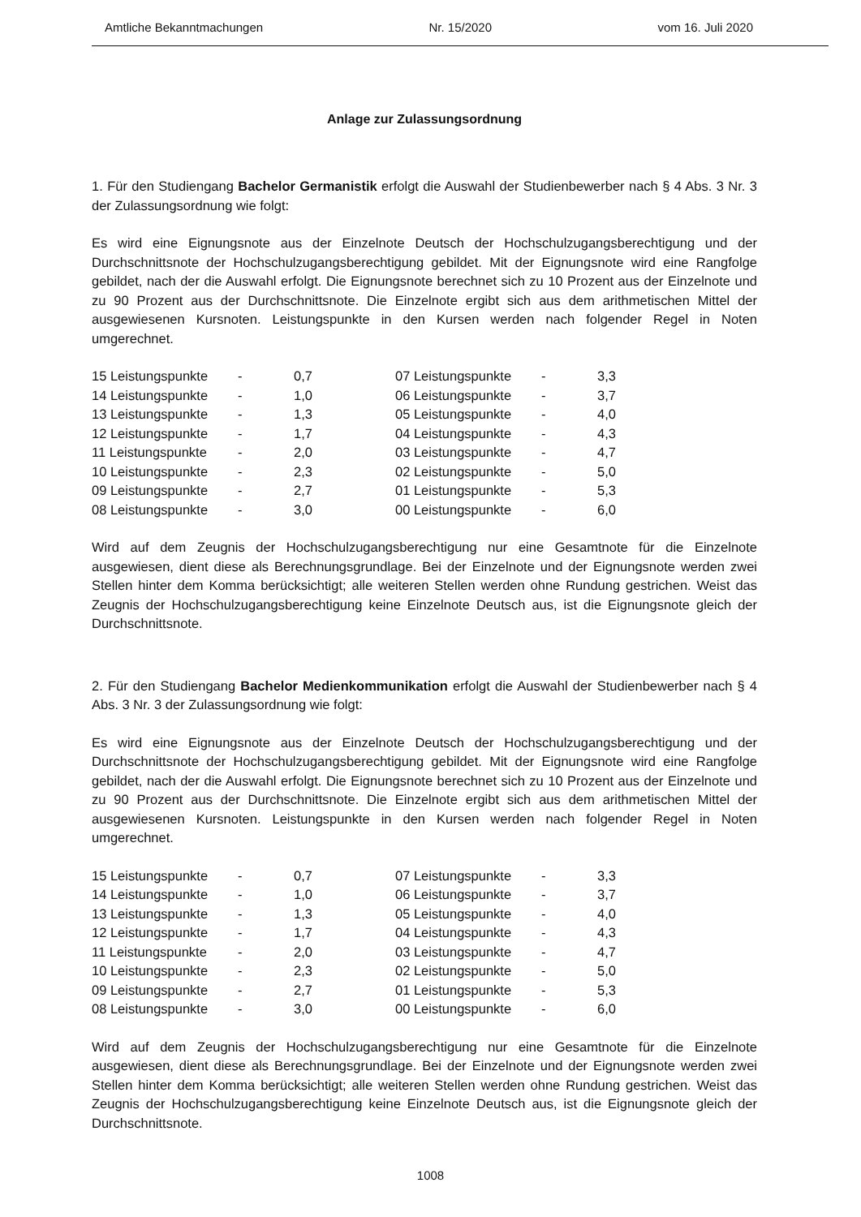Amtliche Bekanntmachungen Nr. 15/2020 vom 16. Juli 2020
Anlage zur Zulassungsordnung
1. Für den Studiengang Bachelor Germanistik erfolgt die Auswahl der Studienbewerber nach § 4 Abs. 3 Nr. 3 der Zulassungsordnung wie folgt:
Es wird eine Eignungsnote aus der Einzelnote Deutsch der Hochschulzugangsberechtigung und der Durchschnittsnote der Hochschulzugangsberechtigung gebildet. Mit der Eignungsnote wird eine Rangfolge gebildet, nach der die Auswahl erfolgt. Die Eignungsnote berechnet sich zu 10 Prozent aus der Einzelnote und zu 90 Prozent aus der Durchschnittsnote. Die Einzelnote ergibt sich aus dem arithmetischen Mittel der ausgewiesenen Kursnoten. Leistungspunkte in den Kursen werden nach folgender Regel in Noten umgerechnet.
| 15 Leistungspunkte | - | 0,7 | | 07 Leistungspunkte | - | 3,3 |
| 14 Leistungspunkte | - | 1,0 | | 06 Leistungspunkte | - | 3,7 |
| 13 Leistungspunkte | - | 1,3 | | 05 Leistungspunkte | - | 4,0 |
| 12 Leistungspunkte | - | 1,7 | | 04 Leistungspunkte | - | 4,3 |
| 11 Leistungspunkte | - | 2,0 | | 03 Leistungspunkte | - | 4,7 |
| 10 Leistungspunkte | - | 2,3 | | 02 Leistungspunkte | - | 5,0 |
| 09 Leistungspunkte | - | 2,7 | | 01 Leistungspunkte | - | 5,3 |
| 08 Leistungspunkte | - | 3,0 | | 00 Leistungspunkte | - | 6,0 |
Wird auf dem Zeugnis der Hochschulzugangsberechtigung nur eine Gesamtnote für die Einzelnote ausgewiesen, dient diese als Berechnungsgrundlage. Bei der Einzelnote und der Eignungsnote werden zwei Stellen hinter dem Komma berücksichtigt; alle weiteren Stellen werden ohne Rundung gestrichen. Weist das Zeugnis der Hochschulzugangsberechtigung keine Einzelnote Deutsch aus, ist die Eignungsnote gleich der Durchschnittsnote.
2. Für den Studiengang Bachelor Medienkommunikation erfolgt die Auswahl der Studienbewerber nach § 4 Abs. 3 Nr. 3 der Zulassungsordnung wie folgt:
Es wird eine Eignungsnote aus der Einzelnote Deutsch der Hochschulzugangsberechtigung und der Durchschnittsnote der Hochschulzugangsberechtigung gebildet. Mit der Eignungsnote wird eine Rangfolge gebildet, nach der die Auswahl erfolgt. Die Eignungsnote berechnet sich zu 10 Prozent aus der Einzelnote und zu 90 Prozent aus der Durchschnittsnote. Die Einzelnote ergibt sich aus dem arithmetischen Mittel der ausgewiesenen Kursnoten. Leistungspunkte in den Kursen werden nach folgender Regel in Noten umgerechnet.
| 15 Leistungspunkte | - | 0,7 | | 07 Leistungspunkte | - | 3,3 |
| 14 Leistungspunkte | - | 1,0 | | 06 Leistungspunkte | - | 3,7 |
| 13 Leistungspunkte | - | 1,3 | | 05 Leistungspunkte | - | 4,0 |
| 12 Leistungspunkte | - | 1,7 | | 04 Leistungspunkte | - | 4,3 |
| 11 Leistungspunkte | - | 2,0 | | 03 Leistungspunkte | - | 4,7 |
| 10 Leistungspunkte | - | 2,3 | | 02 Leistungspunkte | - | 5,0 |
| 09 Leistungspunkte | - | 2,7 | | 01 Leistungspunkte | - | 5,3 |
| 08 Leistungspunkte | - | 3,0 | | 00 Leistungspunkte | - | 6,0 |
Wird auf dem Zeugnis der Hochschulzugangsberechtigung nur eine Gesamtnote für die Einzelnote ausgewiesen, dient diese als Berechnungsgrundlage. Bei der Einzelnote und der Eignungsnote werden zwei Stellen hinter dem Komma berücksichtigt; alle weiteren Stellen werden ohne Rundung gestrichen. Weist das Zeugnis der Hochschulzugangsberechtigung keine Einzelnote Deutsch aus, ist die Eignungsnote gleich der Durchschnittsnote.
1008